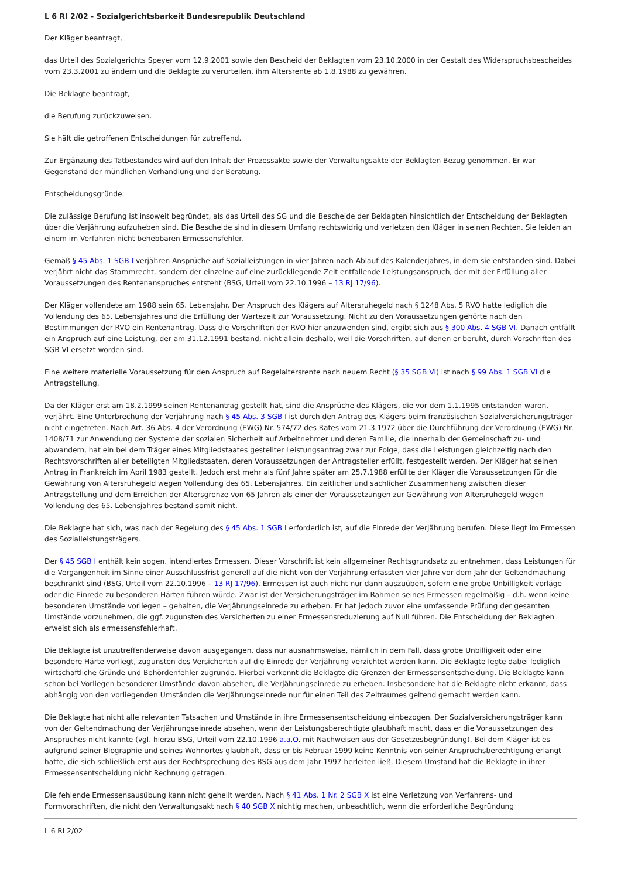L 6 RI 2/02 - Sozialgerichtsbarkeit Bundesrepublik Deutschland
Der Kläger beantragt,
das Urteil des Sozialgerichts Speyer vom 12.9.2001 sowie den Bescheid der Beklagten vom 23.10.2000 in der Gestalt des Widerspruchsbescheides vom 23.3.2001 zu ändern und die Beklagte zu verurteilen, ihm Altersrente ab 1.8.1988 zu gewähren.
Die Beklagte beantragt,
die Berufung zurückzuweisen.
Sie hält die getroffenen Entscheidungen für zutreffend.
Zur Ergänzung des Tatbestandes wird auf den Inhalt der Prozessakte sowie der Verwaltungsakte der Beklagten Bezug genommen. Er war Gegenstand der mündlichen Verhandlung und der Beratung.
Entscheidungsgründe:
Die zulässige Berufung ist insoweit begründet, als das Urteil des SG und die Bescheide der Beklagten hinsichtlich der Entscheidung der Beklagten über die Verjährung aufzuheben sind. Die Bescheide sind in diesem Umfang rechtswidrig und verletzen den Kläger in seinen Rechten. Sie leiden an einem im Verfahren nicht behebbaren Ermessensfehler.
Gemäß § 45 Abs. 1 SGB I verjähren Ansprüche auf Sozialleistungen in vier Jahren nach Ablauf des Kalenderjahres, in dem sie entstanden sind. Dabei verjährt nicht das Stammrecht, sondern der einzelne auf eine zurückliegende Zeit entfallende Leistungsanspruch, der mit der Erfüllung aller Voraussetzungen des Rentenanspruches entsteht (BSG, Urteil vom 22.10.1996 – 13 RJ 17/96).
Der Kläger vollendete am 1988 sein 65. Lebensjahr. Der Anspruch des Klägers auf Altersruhegeld nach § 1248 Abs. 5 RVO hatte lediglich die Vollendung des 65. Lebensjahres und die Erfüllung der Wartezeit zur Voraussetzung. Nicht zu den Voraussetzungen gehörte nach den Bestimmungen der RVO ein Rentenantrag. Dass die Vorschriften der RVO hier anzuwenden sind, ergibt sich aus § 300 Abs. 4 SGB VI. Danach entfällt ein Anspruch auf eine Leistung, der am 31.12.1991 bestand, nicht allein deshalb, weil die Vorschriften, auf denen er beruht, durch Vorschriften des SGB VI ersetzt worden sind.
Eine weitere materielle Voraussetzung für den Anspruch auf Regelaltersrente nach neuem Recht (§ 35 SGB VI) ist nach § 99 Abs. 1 SGB VI die Antragstellung.
Da der Kläger erst am 18.2.1999 seinen Rentenantrag gestellt hat, sind die Ansprüche des Klägers, die vor dem 1.1.1995 entstanden waren, verjährt. Eine Unterbrechung der Verjährung nach § 45 Abs. 3 SGB I ist durch den Antrag des Klägers beim französischen Sozialversicherungsträger nicht eingetreten. Nach Art. 36 Abs. 4 der Verordnung (EWG) Nr. 574/72 des Rates vom 21.3.1972 über die Durchführung der Verordnung (EWG) Nr. 1408/71 zur Anwendung der Systeme der sozialen Sicherheit auf Arbeitnehmer und deren Familie, die innerhalb der Gemeinschaft zu- und abwandern, hat ein bei dem Träger eines Mitgliedstaates gestellter Leistungsantrag zwar zur Folge, dass die Leistungen gleichzeitig nach den Rechtsvorschriften aller beteiligten Mitgliedstaaten, deren Voraussetzungen der Antragsteller erfüllt, festgestellt werden. Der Kläger hat seinen Antrag in Frankreich im April 1983 gestellt. Jedoch erst mehr als fünf Jahre später am 25.7.1988 erfüllte der Kläger die Voraussetzungen für die Gewährung von Altersruhegeld wegen Vollendung des 65. Lebensjahres. Ein zeitlicher und sachlicher Zusammenhang zwischen dieser Antragstellung und dem Erreichen der Altersgrenze von 65 Jahren als einer der Voraussetzungen zur Gewährung von Altersruhegeld wegen Vollendung des 65. Lebensjahres bestand somit nicht.
Die Beklagte hat sich, was nach der Regelung des § 45 Abs. 1 SGB I erforderlich ist, auf die Einrede der Verjährung berufen. Diese liegt im Ermessen des Sozialleistungsträgers.
Der § 45 SGB I enthält kein sogen. intendiertes Ermessen. Dieser Vorschrift ist kein allgemeiner Rechtsgrundsatz zu entnehmen, dass Leistungen für die Vergangenheit im Sinne einer Ausschlussfrist generell auf die nicht von der Verjährung erfassten vier Jahre vor dem Jahr der Geltendmachung beschränkt sind (BSG, Urteil vom 22.10.1996 – 13 RJ 17/96). Ermessen ist auch nicht nur dann auszuüben, sofern eine grobe Unbilligkeit vorläge oder die Einrede zu besonderen Härten führen würde. Zwar ist der Versicherungsträger im Rahmen seines Ermessen regelmäßig – d.h. wenn keine besonderen Umstände vorliegen – gehalten, die Verjährungseinrede zu erheben. Er hat jedoch zuvor eine umfassende Prüfung der gesamten Umstände vorzunehmen, die ggf. zugunsten des Versicherten zu einer Ermessensreduzierung auf Null führen. Die Entscheidung der Beklagten erweist sich als ermessensfehlerhaft.
Die Beklagte ist unzutreffenderweise davon ausgegangen, dass nur ausnahmsweise, nämlich in dem Fall, dass grobe Unbilligkeit oder eine besondere Härte vorliegt, zugunsten des Versicherten auf die Einrede der Verjährung verzichtet werden kann. Die Beklagte legte dabei lediglich wirtschaftliche Gründe und Behördenfehler zugrunde. Hierbei verkennt die Beklagte die Grenzen der Ermessensentscheidung. Die Beklagte kann schon bei Vorliegen besonderer Umstände davon absehen, die Verjährungseinrede zu erheben. Insbesondere hat die Beklagte nicht erkannt, dass abhängig von den vorliegenden Umständen die Verjährungseinrede nur für einen Teil des Zeitraumes geltend gemacht werden kann.
Die Beklagte hat nicht alle relevanten Tatsachen und Umstände in ihre Ermessensentscheidung einbezogen. Der Sozialversicherungsträger kann von der Geltendmachung der Verjährungseinrede absehen, wenn der Leistungsberechtigte glaubhaft macht, dass er die Voraussetzungen des Anspruches nicht kannte (vgl. hierzu BSG, Urteil vom 22.10.1996 a.a.O. mit Nachweisen aus der Gesetzesbegründung). Bei dem Kläger ist es aufgrund seiner Biographie und seines Wohnortes glaubhaft, dass er bis Februar 1999 keine Kenntnis von seiner Anspruchsberechtigung erlangt hatte, die sich schließlich erst aus der Rechtsprechung des BSG aus dem Jahr 1997 herleiten ließ. Diesem Umstand hat die Beklagte in ihrer Ermessensentscheidung nicht Rechnung getragen.
Die fehlende Ermessensausübung kann nicht geheilt werden. Nach § 41 Abs. 1 Nr. 2 SGB X ist eine Verletzung von Verfahrens- und Formvorschriften, die nicht den Verwaltungsakt nach § 40 SGB X nichtig machen, unbeachtlich, wenn die erforderliche Begründung
L 6 RI 2/02